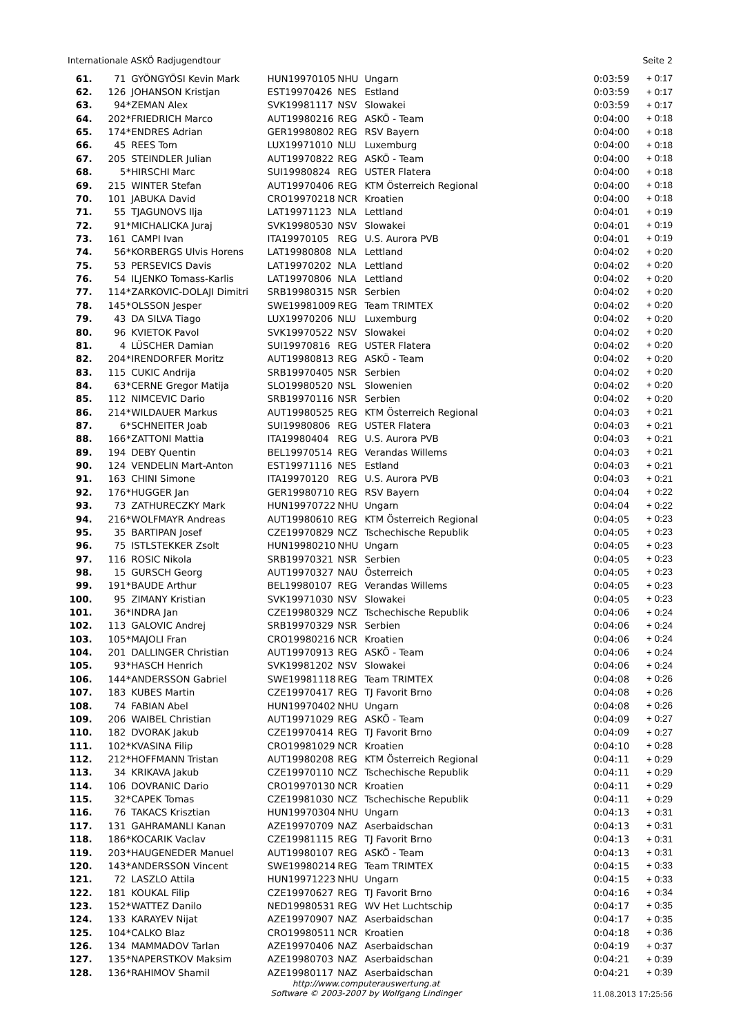Internationale ASKÖ Radjugendtour Seite 2
| 61. | 71 | | GYÖNGYÖSI Kevin Mark | HUN19970105 | NHU | Ungarn | 0:03:59 | + 0:17 |
| 62. | 126 | | JOHANSON Kristjan | EST19970426 | NES | Estland | 0:03:59 | + 0:17 |
| 63. | 94 | * | ZEMAN Alex | SVK19981117 | NSV | Slowakei | 0:03:59 | + 0:17 |
| 64. | 202 | * | FRIEDRICH Marco | AUT19980216 | REG | ASKÖ - Team | 0:04:00 | + 0:18 |
| 65. | 174 | * | ENDRES Adrian | GER19980802 | REG | RSV Bayern | 0:04:00 | + 0:18 |
| 66. | 45 | | REES Tom | LUX19971010 | NLU | Luxemburg | 0:04:00 | + 0:18 |
| 67. | 205 | | STEINDLER Julian | AUT19970822 | REG | ASKÖ - Team | 0:04:00 | + 0:18 |
| 68. | 5 | * | HIRSCHI Marc | SUI19980824 | REG | USTER Flatera | 0:04:00 | + 0:18 |
| 69. | 215 | | WINTER Stefan | AUT19970406 | REG | KTM Österreich Regional | 0:04:00 | + 0:18 |
| 70. | 101 | | JABUKA David | CRO19970218 | NCR | Kroatien | 0:04:00 | + 0:18 |
| 71. | 55 | | TJAGUNOVS Ilja | LAT19971123 | NLA | Lettland | 0:04:01 | + 0:19 |
| 72. | 91 | * | MICHALICKA Juraj | SVK19980530 | NSV | Slowakei | 0:04:01 | + 0:19 |
| 73. | 161 | | CAMPI Ivan | ITA19970105 | REG | U.S. Aurora PVB | 0:04:01 | + 0:19 |
| 74. | 56 | * | KORBERGS Ulvis Horens | LAT19980808 | NLA | Lettland | 0:04:02 | + 0:20 |
| 75. | 53 | | PERSEVICS Davis | LAT19970202 | NLA | Lettland | 0:04:02 | + 0:20 |
| 76. | 54 | | ILJENKO Tomass-Karlis | LAT19970806 | NLA | Lettland | 0:04:02 | + 0:20 |
| 77. | 114 | * | ZARKOVIC-DOLAJI Dimitri | SRB19980315 | NSR | Serbien | 0:04:02 | + 0:20 |
| 78. | 145 | * | OLSSON Jesper | SWE19981009 | REG | Team TRIMTEX | 0:04:02 | + 0:20 |
| 79. | 43 | | DA SILVA Tiago | LUX19970206 | NLU | Luxemburg | 0:04:02 | + 0:20 |
| 80. | 96 | | KVIETOK Pavol | SVK19970522 | NSV | Slowakei | 0:04:02 | + 0:20 |
| 81. | 4 | | LÜSCHER Damian | SUI19970816 | REG | USTER Flatera | 0:04:02 | + 0:20 |
| 82. | 204 | * | IRENDORFER Moritz | AUT19980813 | REG | ASKÖ - Team | 0:04:02 | + 0:20 |
| 83. | 115 | | CUKIC Andrija | SRB19970405 | NSR | Serbien | 0:04:02 | + 0:20 |
| 84. | 63 | * | CERNE Gregor Matija | SLO19980520 | NSL | Slowenien | 0:04:02 | + 0:20 |
| 85. | 112 | | NIMCEVIC Dario | SRB19970116 | NSR | Serbien | 0:04:02 | + 0:20 |
| 86. | 214 | * | WILDAUER Markus | AUT19980525 | REG | KTM Österreich Regional | 0:04:03 | + 0:21 |
| 87. | 6 | * | SCHNEITER Joab | SUI19980806 | REG | USTER Flatera | 0:04:03 | + 0:21 |
| 88. | 166 | * | ZATTONI Mattia | ITA19980404 | REG | U.S. Aurora PVB | 0:04:03 | + 0:21 |
| 89. | 194 | | DEBY Quentin | BEL19970514 | REG | Verandas Willems | 0:04:03 | + 0:21 |
| 90. | 124 | | VENDELIN Mart-Anton | EST19971116 | NES | Estland | 0:04:03 | + 0:21 |
| 91. | 163 | | CHINI Simone | ITA19970120 | REG | U.S. Aurora PVB | 0:04:03 | + 0:21 |
| 92. | 176 | * | HUGGER Jan | GER19980710 | REG | RSV Bayern | 0:04:04 | + 0:22 |
| 93. | 73 | | ZATHURECZKY Mark | HUN19970722 | NHU | Ungarn | 0:04:04 | + 0:22 |
| 94. | 216 | * | WOLFMAYR Andreas | AUT19980610 | REG | KTM Österreich Regional | 0:04:05 | + 0:23 |
| 95. | 35 | | BARTIPAN Josef | CZE19970829 | NCZ | Tschechische Republik | 0:04:05 | + 0:23 |
| 96. | 75 | | ISTLSTEKKER Zsolt | HUN19980210 | NHU | Ungarn | 0:04:05 | + 0:23 |
| 97. | 116 | | ROSIC Nikola | SRB19970321 | NSR | Serbien | 0:04:05 | + 0:23 |
| 98. | 15 | | GURSCH Georg | AUT19970327 | NAU | Österreich | 0:04:05 | + 0:23 |
| 99. | 191 | * | BAUDE Arthur | BEL19980107 | REG | Verandas Willems | 0:04:05 | + 0:23 |
| 100. | 95 | | ZIMANY Kristian | SVK19971030 | NSV | Slowakei | 0:04:05 | + 0:23 |
| 101. | 36 | * | INDRA Jan | CZE19980329 | NCZ | Tschechische Republik | 0:04:06 | + 0:24 |
| 102. | 113 | | GALOVIC Andrej | SRB19970329 | NSR | Serbien | 0:04:06 | + 0:24 |
| 103. | 105 | * | MAJOLI Fran | CRO19980216 | NCR | Kroatien | 0:04:06 | + 0:24 |
| 104. | 201 | | DALLINGER Christian | AUT19970913 | REG | ASKÖ - Team | 0:04:06 | + 0:24 |
| 105. | 93 | * | HASCH Henrich | SVK19981202 | NSV | Slowakei | 0:04:06 | + 0:24 |
| 106. | 144 | * | ANDERSSON Gabriel | SWE19981118 | REG | Team TRIMTEX | 0:04:08 | + 0:26 |
| 107. | 183 | | KUBES Martin | CZE19970417 | REG | TJ Favorit Brno | 0:04:08 | + 0:26 |
| 108. | 74 | | FABIAN Abel | HUN19970402 | NHU | Ungarn | 0:04:08 | + 0:26 |
| 109. | 206 | | WAIBEL Christian | AUT19971029 | REG | ASKÖ - Team | 0:04:09 | + 0:27 |
| 110. | 182 | | DVORAK Jakub | CZE19970414 | REG | TJ Favorit Brno | 0:04:09 | + 0:27 |
| 111. | 102 | * | KVASINA Filip | CRO19981029 | NCR | Kroatien | 0:04:10 | + 0:28 |
| 112. | 212 | * | HOFFMANN Tristan | AUT19980208 | REG | KTM Österreich Regional | 0:04:11 | + 0:29 |
| 113. | 34 | | KRIKAVA Jakub | CZE19970110 | NCZ | Tschechische Republik | 0:04:11 | + 0:29 |
| 114. | 106 | | DOVRANIC Dario | CRO19970130 | NCR | Kroatien | 0:04:11 | + 0:29 |
| 115. | 32 | * | CAPEK Tomas | CZE19981030 | NCZ | Tschechische Republik | 0:04:11 | + 0:29 |
| 116. | 76 | | TAKACS Krisztian | HUN19970304 | NHU | Ungarn | 0:04:13 | + 0:31 |
| 117. | 131 | | GAHRAMANLI Kanan | AZE19970709 | NAZ | Aserbaidschan | 0:04:13 | + 0:31 |
| 118. | 186 | * | KOCARIK Vaclav | CZE19981115 | REG | TJ Favorit Brno | 0:04:13 | + 0:31 |
| 119. | 203 | * | HAUGENEDER Manuel | AUT19980107 | REG | ASKÖ - Team | 0:04:13 | + 0:31 |
| 120. | 143 | * | ANDERSSON Vincent | SWE19980214 | REG | Team TRIMTEX | 0:04:15 | + 0:33 |
| 121. | 72 | | LASZLO Attila | HUN19971223 | NHU | Ungarn | 0:04:15 | + 0:33 |
| 122. | 181 | | KOUKAL Filip | CZE19970627 | REG | TJ Favorit Brno | 0:04:16 | + 0:34 |
| 123. | 152 | * | WATTEZ Danilo | NED19980531 | REG | WV Het Luchtschip | 0:04:17 | + 0:35 |
| 124. | 133 | | KARAYEV Nijat | AZE19970907 | NAZ | Aserbaidschan | 0:04:17 | + 0:35 |
| 125. | 104 | * | CALKO Blaz | CRO19980511 | NCR | Kroatien | 0:04:18 | + 0:36 |
| 126. | 134 | | MAMMADOV Tarlan | AZE19970406 | NAZ | Aserbaidschan | 0:04:19 | + 0:37 |
| 127. | 135 | * | NAPERSTKOV Maksim | AZE19980703 | NAZ | Aserbaidschan | 0:04:21 | + 0:39 |
| 128. | 136 | * | RAHIMOV Shamil | AZE19980117 | NAZ | Aserbaidschan | 0:04:21 | + 0:39 |
http://www.computerauswertung.at
Software © 2003-2007 by Wolfgang Lindinger
11.08.2013 17:25:56